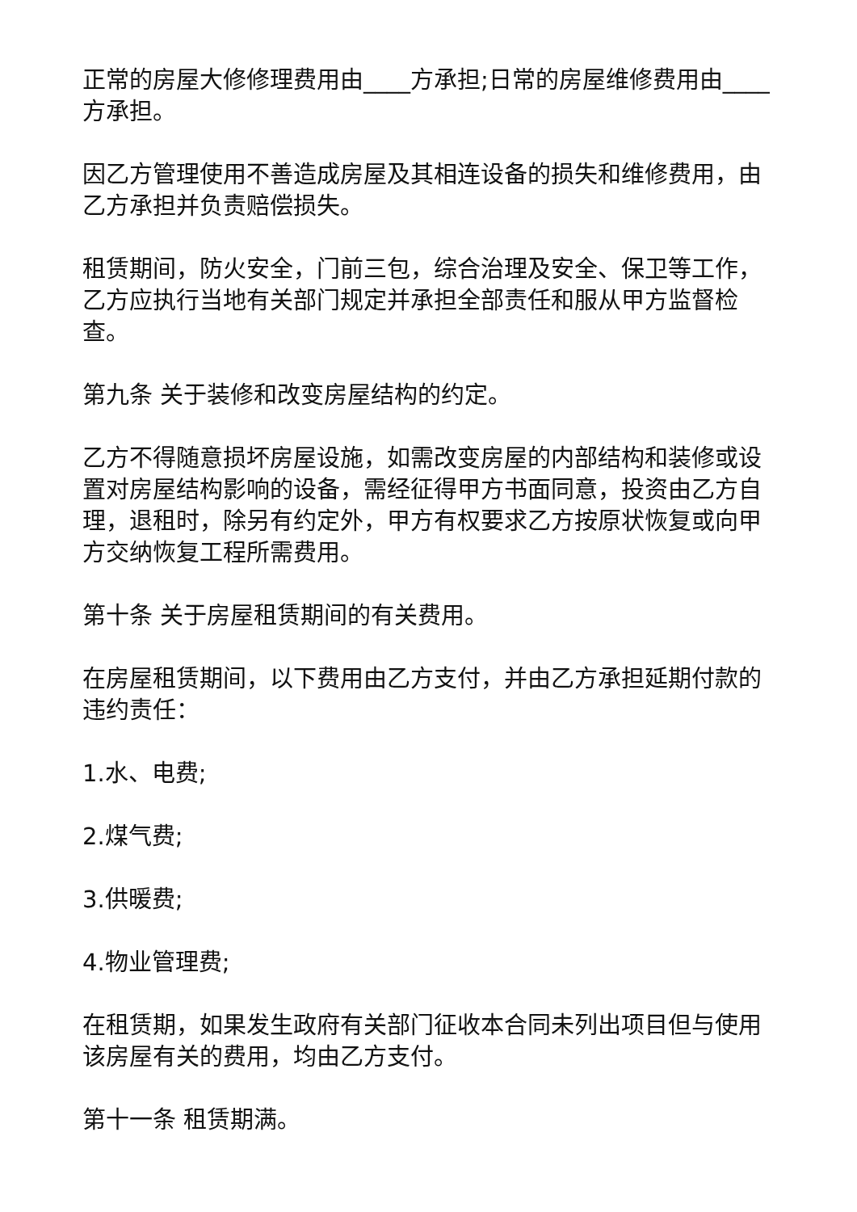正常的房屋大修修理费用由____方承担;日常的房屋维修费用由____方承担。
因乙方管理使用不善造成房屋及其相连设备的损失和维修费用，由乙方承担并负责赔偿损失。
租赁期间，防火安全，门前三包，综合治理及安全、保卫等工作，乙方应执行当地有关部门规定并承担全部责任和服从甲方监督检查。
第九条 关于装修和改变房屋结构的约定。
乙方不得随意损坏房屋设施，如需改变房屋的内部结构和装修或设置对房屋结构影响的设备，需经征得甲方书面同意，投资由乙方自理，退租时，除另有约定外，甲方有权要求乙方按原状恢复或向甲方交纳恢复工程所需费用。
第十条 关于房屋租赁期间的有关费用。
在房屋租赁期间，以下费用由乙方支付，并由乙方承担延期付款的违约责任：
1.水、电费;
2.煤气费;
3.供暖费;
4.物业管理费;
在租赁期，如果发生政府有关部门征收本合同未列出项目但与使用该房屋有关的费用，均由乙方支付。
第十一条 租赁期满。